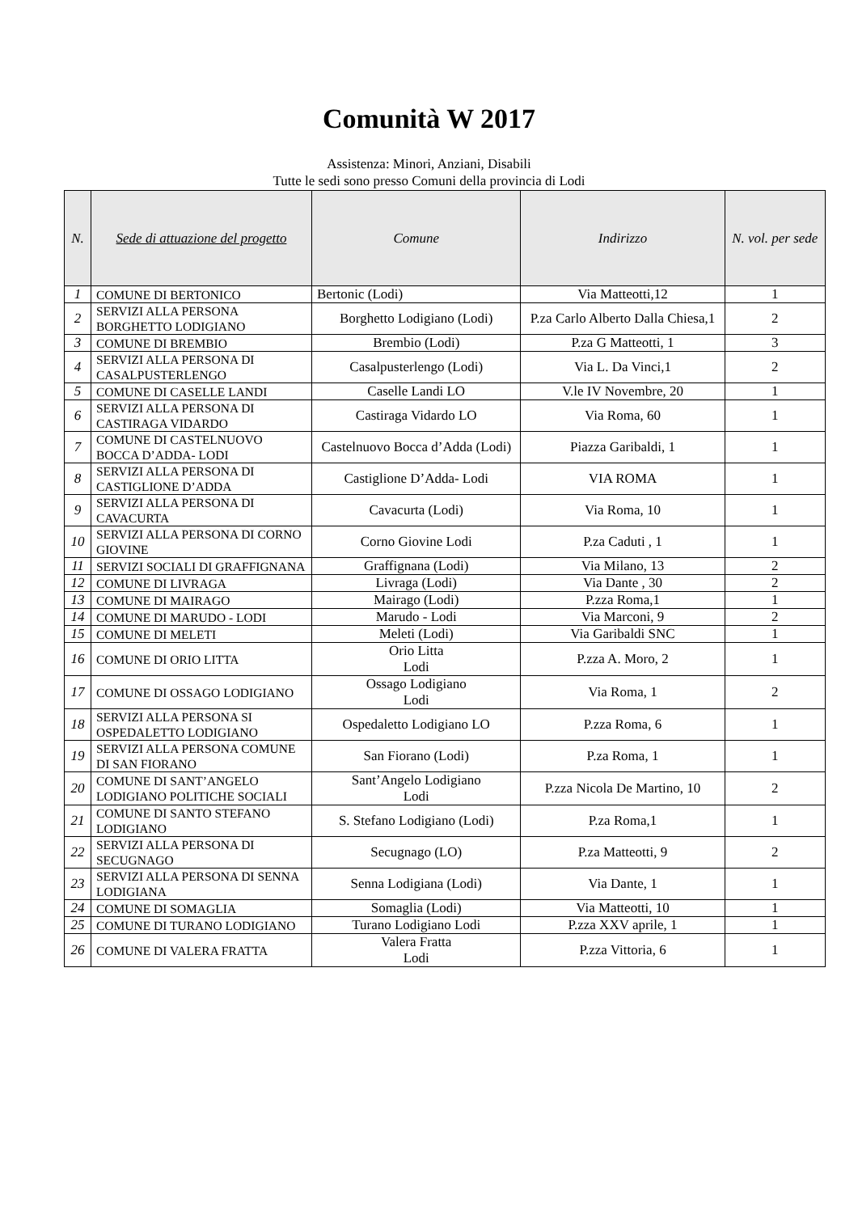Comunità W 2017
Assistenza: Minori, Anziani, Disabili
Tutte le sedi sono presso Comuni della provincia di Lodi
| N. | Sede di attuazione del progetto | Comune | Indirizzo | N. vol. per sede |
| --- | --- | --- | --- | --- |
| 1 | COMUNE DI BERTONICO | Bertonic (Lodi) | Via Matteotti,12 | 1 |
| 2 | SERVIZI ALLA PERSONA BORGHETTO LODIGIANO | Borghetto Lodigiano (Lodi) | P.za Carlo Alberto Dalla Chiesa,1 | 2 |
| 3 | COMUNE DI BREMBIO | Brembio (Lodi) | P.za G Matteotti, 1 | 3 |
| 4 | SERVIZI ALLA PERSONA DI CASALPUSTERLENGO | Casalpusterlengo (Lodi) | Via L. Da Vinci,1 | 2 |
| 5 | COMUNE DI CASELLE LANDI | Caselle Landi LO | V.le IV Novembre, 20 | 1 |
| 6 | SERVIZI ALLA PERSONA DI CASTIRAGA VIDARDO | Castiraga Vidardo LO | Via Roma, 60 | 1 |
| 7 | COMUNE DI CASTELNUOVO BOCCA D’ADDA- LODI | Castelnuovo Bocca d’Adda (Lodi) | Piazza Garibaldi, 1 | 1 |
| 8 | SERVIZI ALLA PERSONA DI CASTIGLIONE D’ADDA | Castiglione D’Adda- Lodi | VIA ROMA | 1 |
| 9 | SERVIZI ALLA PERSONA DI CAVACURTA | Cavacurta (Lodi) | Via Roma, 10 | 1 |
| 10 | SERVIZI ALLA PERSONA DI CORNO GIOVINE | Corno Giovine Lodi | P.za Caduti , 1 | 1 |
| 11 | SERVIZI SOCIALI DI GRAFFIGNANA | Graffignana (Lodi) | Via Milano, 13 | 2 |
| 12 | COMUNE DI LIVRAGA | Livraga (Lodi) | Via Dante , 30 | 2 |
| 13 | COMUNE DI MAIRAGO | Mairago (Lodi) | P.zza Roma,1 | 1 |
| 14 | COMUNE DI MARUDO - LODI | Marudo - Lodi | Via Marconi, 9 | 2 |
| 15 | COMUNE DI MELETI | Meleti (Lodi) | Via Garibaldi SNC | 1 |
| 16 | COMUNE DI ORIO LITTA | Orio Litta Lodi | P.zza A. Moro, 2 | 1 |
| 17 | COMUNE DI OSSAGO LODIGIANO | Ossago Lodigiano Lodi | Via Roma, 1 | 2 |
| 18 | SERVIZI ALLA PERSONA SI OSPEDALETTO LODIGIANO | Ospedaletto Lodigiano LO | P.zza Roma, 6 | 1 |
| 19 | SERVIZI ALLA PERSONA COMUNE DI SAN FIORANO | San Fiorano (Lodi) | P.za Roma, 1 | 1 |
| 20 | COMUNE DI SANT’ANGELO LODIGIANO POLITICHE SOCIALI | Sant’Angelo Lodigiano Lodi | P.zza Nicola De Martino, 10 | 2 |
| 21 | COMUNE DI SANTO STEFANO LODIGIANO | S. Stefano Lodigiano (Lodi) | P.za Roma,1 | 1 |
| 22 | SERVIZI ALLA PERSONA DI SECUGNAGO | Secugnago (LO) | P.za Matteotti, 9 | 2 |
| 23 | SERVIZI ALLA PERSONA DI SENNA LODIGIANA | Senna Lodigiana (Lodi) | Via Dante, 1 | 1 |
| 24 | COMUNE DI SOMAGLIA | Somaglia (Lodi) | Via Matteotti, 10 | 1 |
| 25 | COMUNE DI TURANO LODIGIANO | Turano Lodigiano Lodi | P.zza XXV aprile, 1 | 1 |
| 26 | COMUNE DI VALERA FRATTA | Valera Fratta Lodi | P.zza Vittoria, 6 | 1 |